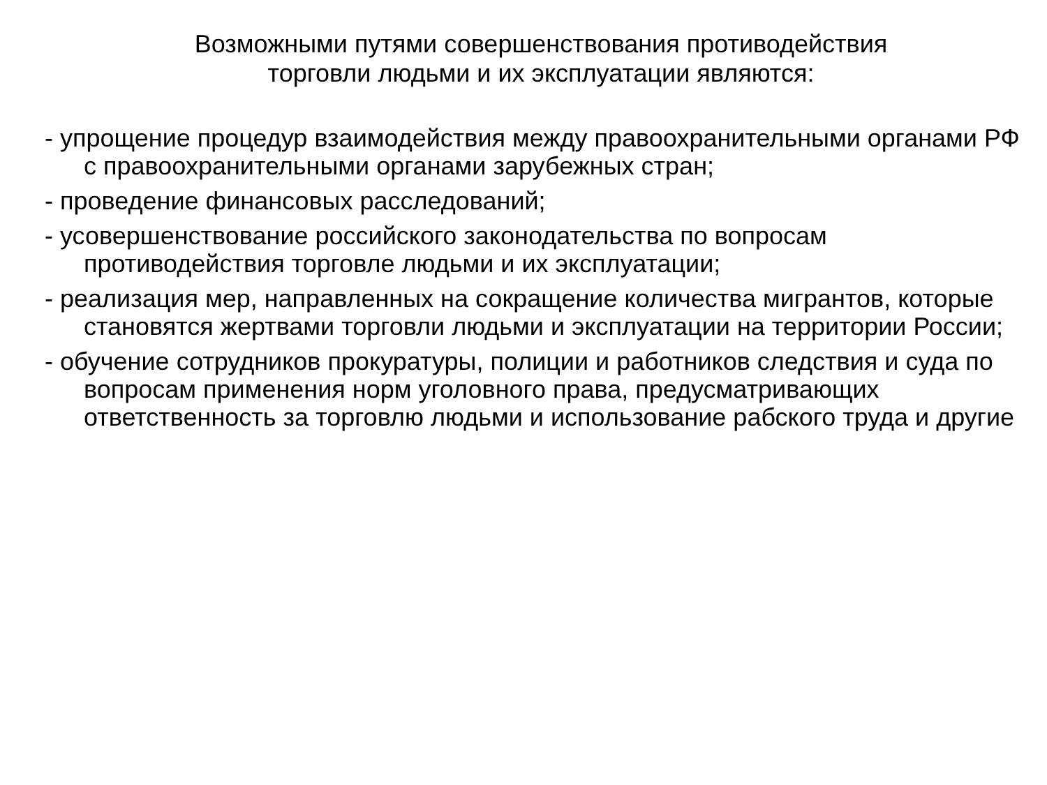Возможными путями совершенствования противодействия
торговли людьми и их эксплуатации являются:
- упрощение процедур взаимодействия между правоохранительными органами РФ с правоохранительными органами зарубежных стран;
- проведение финансовых расследований;
- усовершенствование российского законодательства по вопросам противодействия торговле людьми и их эксплуатации;
- реализация мер, направленных на сокращение количества мигрантов, которые становятся жертвами торговли людьми и эксплуатации на территории России;
- обучение сотрудников прокуратуры, полиции и работников следствия и суда по вопросам применения норм уголовного права, предусматривающих ответственность за торговлю людьми и использование рабского труда и другие